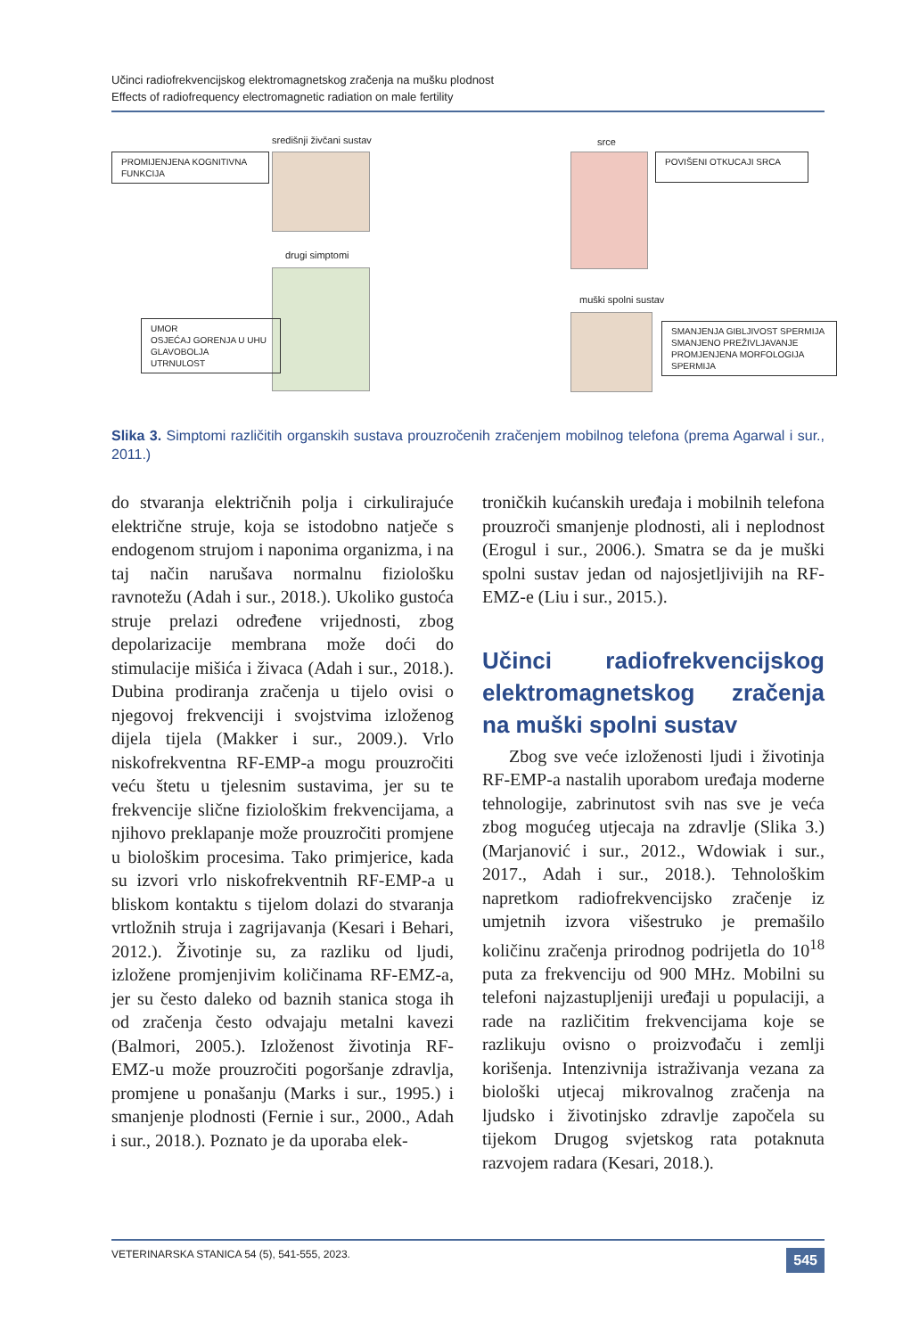Učinci radiofrekvencijskog elektromagnetskog zračenja na mušku plodnost
Effects of radiofrequency electromagnetic radiation on male fertility
PROMIJENJENA KOGNITIVNA FUNKCIJA
središnji živčani sustav srce
POVIŠENI OTKUCAJI SRCA
drugi simptomi
UMOR
OSJEĆAJ GORENJA U UHU
GLAVOBOLJA
UTRNULOST
muški spolni sustav
SMANJENJA GIBLJIVOST SPERMIJA
SMANJENO PREŽIVLJAVANJE
PROMJENJENA MORFOLOGIJA SPERMIJA
Slika 3. Simptomi različitih organskih sustava prouzročenih zračenjem mobilnog telefona (prema Agarwal i sur., 2011.)
do stvaranja električnih polja i cirkulirajuće električne struje, koja se istodobno natječe s endogenom strujom i naponima organizma, i na taj način narušava normalnu fiziološku ravnotežu (Adah i sur., 2018.). Ukoliko gustoća struje prelazi određene vrijednosti, zbog depolarizacije membrana može doći do stimulacije mišića i živaca (Adah i sur., 2018.). Dubina prodiranja zračenja u tijelo ovisi o njegovoj frekvenciji i svojstvima izloženog dijela tijela (Makker i sur., 2009.). Vrlo niskofrekventna RF-EMP-a mogu prouzročiti veću štetu u tjelesnim sustavima, jer su te frekvencije slične fiziološkim frekvencijama, a njihovo preklapanje može prouzročiti promjene u biološkim procesima. Tako primjerice, kada su izvori vrlo niskofrekventnih RF-EMP-a u bliskom kontaktu s tijelom dolazi do stvaranja vrtložnih struja i zagrijavanja (Kesari i Behari, 2012.). Životinje su, za razliku od ljudi, izložene promjenjivim količinama RF-EMZ-a, jer su često daleko od baznih stanica stoga ih od zračenja često odvajaju metalni kavezi (Balmori, 2005.). Izloženost životinja RF-EMZ-u može prouzročiti pogoršanje zdravlja, promjene u ponašanju (Marks i sur., 1995.) i smanjenje plodnosti (Fernie i sur., 2000., Adah i sur., 2018.). Poznato je da uporaba elek-
troničkih kućanskih uređaja i mobilnih telefona prouzroči smanjenje plodnosti, ali i neplodnost (Erogul i sur., 2006.). Smatra se da je muški spolni sustav jedan od najosjetljivijih na RF-EMZ-e (Liu i sur., 2015.).
Učinci radiofrekvencijskog elektromagnetskog zračenja na muški spolni sustav
Zbog sve veće izloženosti ljudi i životinja RF-EMP-a nastalih uporabom uređaja moderne tehnologije, zabrinutost svih nas sve je veća zbog mogućeg utjecaja na zdravlje (Slika 3.) (Marjanović i sur., 2012., Wdowiak i sur., 2017., Adah i sur., 2018.). Tehnološkim napretkom radiofrekvencijsko zračenje iz umjetnih izvora višestruko je premašilo količinu zračenja prirodnog podrijetla do 10<sup>18</sup> puta za frekvenciju od 900 MHz. Mobilni su telefoni najzastupljeniji uređaji u populaciji, a rade na različitim frekvencijama koje se razlikuju ovisno o proizvođaču i zemlji korišenja. Intenzivnija istraživanja vezana za biološki utjecaj mikrovalnog zračenja na ljudsko i životinjsko zdravlje započela su tijekom Drugog svjetskog rata potaknuta razvojem radara (Kesari, 2018.).
VETERINARSKA STANICA 54 (5), 541-555, 2023. 545